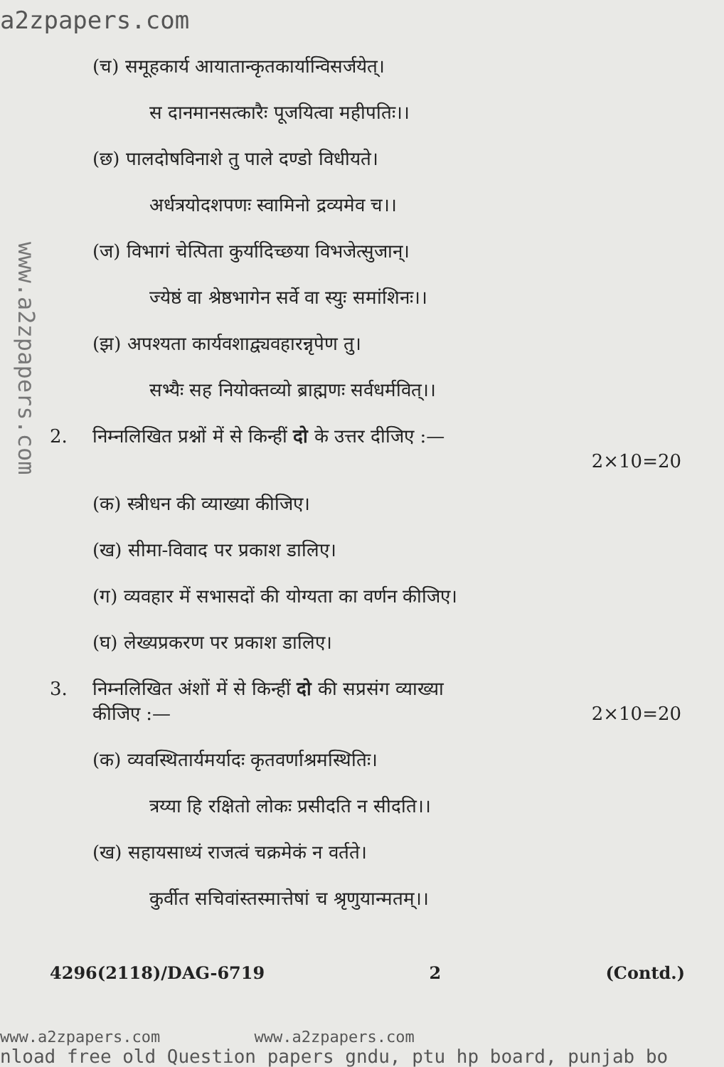a2zpapers.com
www.a2zpapers.com
(च) समूहकार्य आयातान्कृतकार्यान्विसर्जयेत्।
स दानमानसत्कारैः पूजयित्वा महीपतिः।।
(छ) पालदोषविनाशे तु पाले दण्डो विधीयते।
अर्धत्रयोदशपणः स्वामिनो द्रव्यमेव च।।
(ज) विभागं चेत्पिता कुर्यादिच्छया विभजेत्सुजान्।
ज्येष्ठं वा श्रेष्ठभागेन सर्वे वा स्युः समांशिनः।।
(झ) अपश्यता कार्यवशाद्व्यवहारन्नृपेण तु।
सभ्यैः सह नियोक्तव्यो ब्राह्मणः सर्वधर्मवित्।।
2. निम्नलिखित प्रश्नों में से किन्हीं दो के उत्तर दीजिए :—
2×10=20
(क) स्त्रीधन की व्याख्या कीजिए।
(ख) सीमा-विवाद पर प्रकाश डालिए।
(ग) व्यवहार में सभासदों की योग्यता का वर्णन कीजिए।
(घ) लेख्यप्रकरण पर प्रकाश डालिए।
3. निम्नलिखित अंशों में से किन्हीं दो की सप्रसंग व्याख्या
कीजिए :— 2×10=20
(क) व्यवस्थितार्यमर्यादः कृतवर्णाश्रमस्थितिः।
त्रय्या हि रक्षितो लोकः प्रसीदति न सीदति।।
(ख) सहायसाध्यं राजत्वं चक्रमेकं न वर्तते।
कुर्वीत सचिवांस्तस्मात्तेषां च श्रृणुयान्मतम्।।
4296(2118)/DAG-6719 2 (Contd.)
www.a2zpapers.com www.a2zpapers.com
nload free old Question papers gndu, ptu hp board, punjab bo